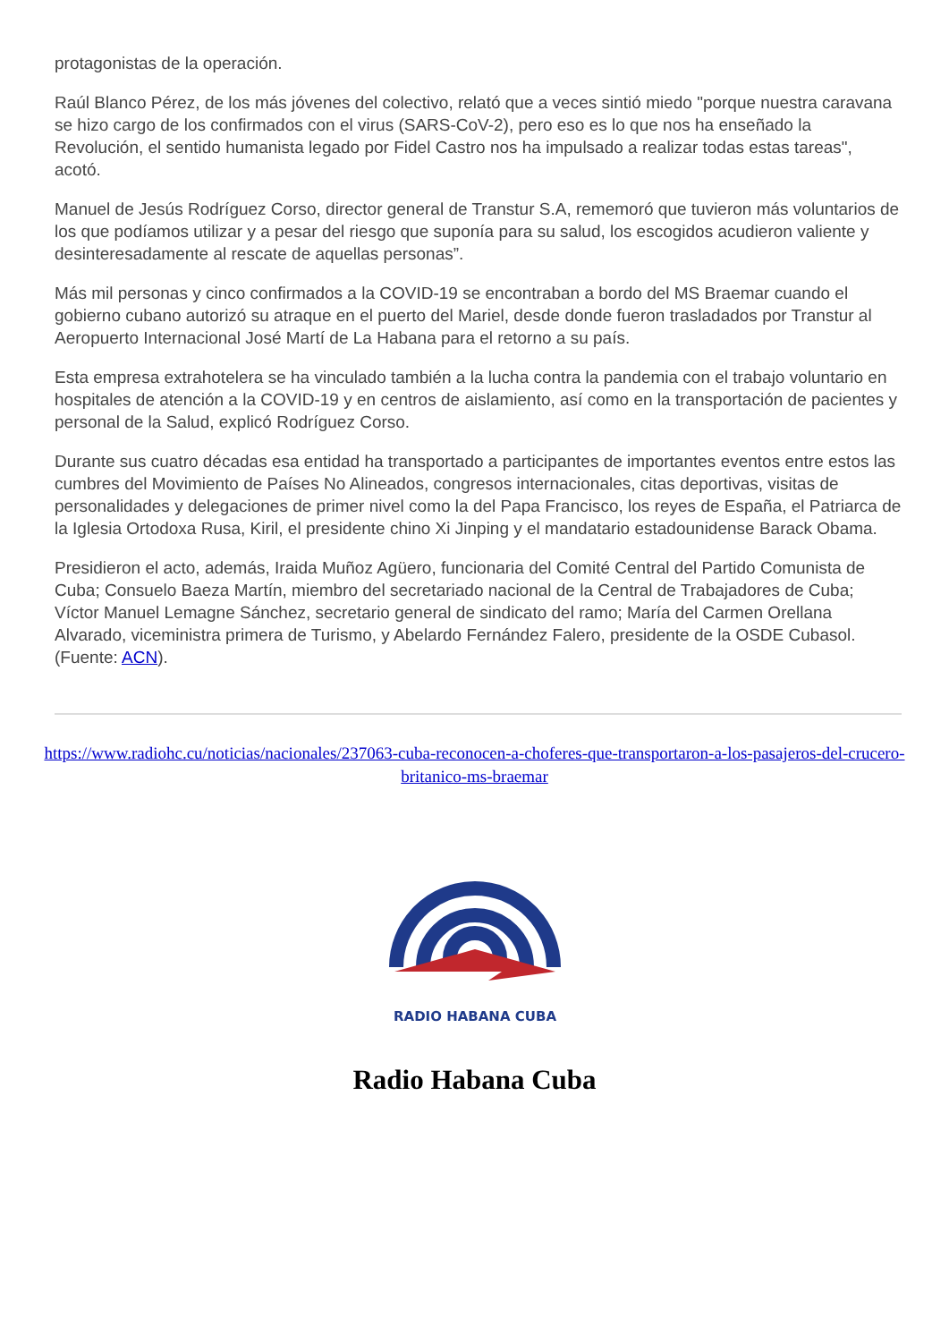protagonistas de la operación.
Raúl Blanco Pérez, de los más jóvenes del colectivo, relató que a veces sintió miedo "porque nuestra caravana se hizo cargo de los confirmados con el virus (SARS-CoV-2), pero eso es lo que nos ha enseñado la Revolución, el sentido humanista legado por Fidel Castro nos ha impulsado a realizar todas estas tareas", acotó.
Manuel de Jesús Rodríguez Corso, director general de Transtur S.A, rememoró que tuvieron más voluntarios de los que podíamos utilizar y a pesar del riesgo que suponía para su salud, los escogidos acudieron valiente y desinteresadamente al rescate de aquellas personas”.
Más mil personas y cinco confirmados a la COVID-19 se encontraban a bordo del MS Braemar cuando el gobierno cubano autorizó su atraque en el puerto del Mariel, desde donde fueron trasladados por Transtur al Aeropuerto Internacional José Martí de La Habana para el retorno a su país.
Esta empresa extrahotelera se ha vinculado también a la lucha contra la pandemia con el trabajo voluntario en hospitales de atención a la COVID-19 y en centros de aislamiento, así como en la transportación de pacientes y personal de la Salud, explicó Rodríguez Corso.
Durante sus cuatro décadas esa entidad ha transportado a participantes de importantes eventos entre estos las cumbres del Movimiento de Países No Alineados, congresos internacionales, citas deportivas, visitas de personalidades y delegaciones de primer nivel como la del Papa Francisco, los reyes de España, el Patriarca de la Iglesia Ortodoxa Rusa, Kiril, el presidente chino Xi Jinping y el mandatario estadounidense Barack Obama.
Presidieron el acto, además, Iraida Muñoz Agüero, funcionaria del Comité Central del Partido Comunista de Cuba; Consuelo Baeza Martín, miembro del secretariado nacional de la Central de Trabajadores de Cuba; Víctor Manuel Lemagne Sánchez, secretario general de sindicato del ramo; María del Carmen Orellana Alvarado, viceministra primera de Turismo, y Abelardo Fernández Falero, presidente de la OSDE Cubasol. (Fuente: ACN).
https://www.radiohc.cu/noticias/nacionales/237063-cuba-reconocen-a-choferes-que-transportaron-a-los-pasajeros-del-crucero-britanico-ms-braemar
RADIO HABANA CUBA
Radio Habana Cuba